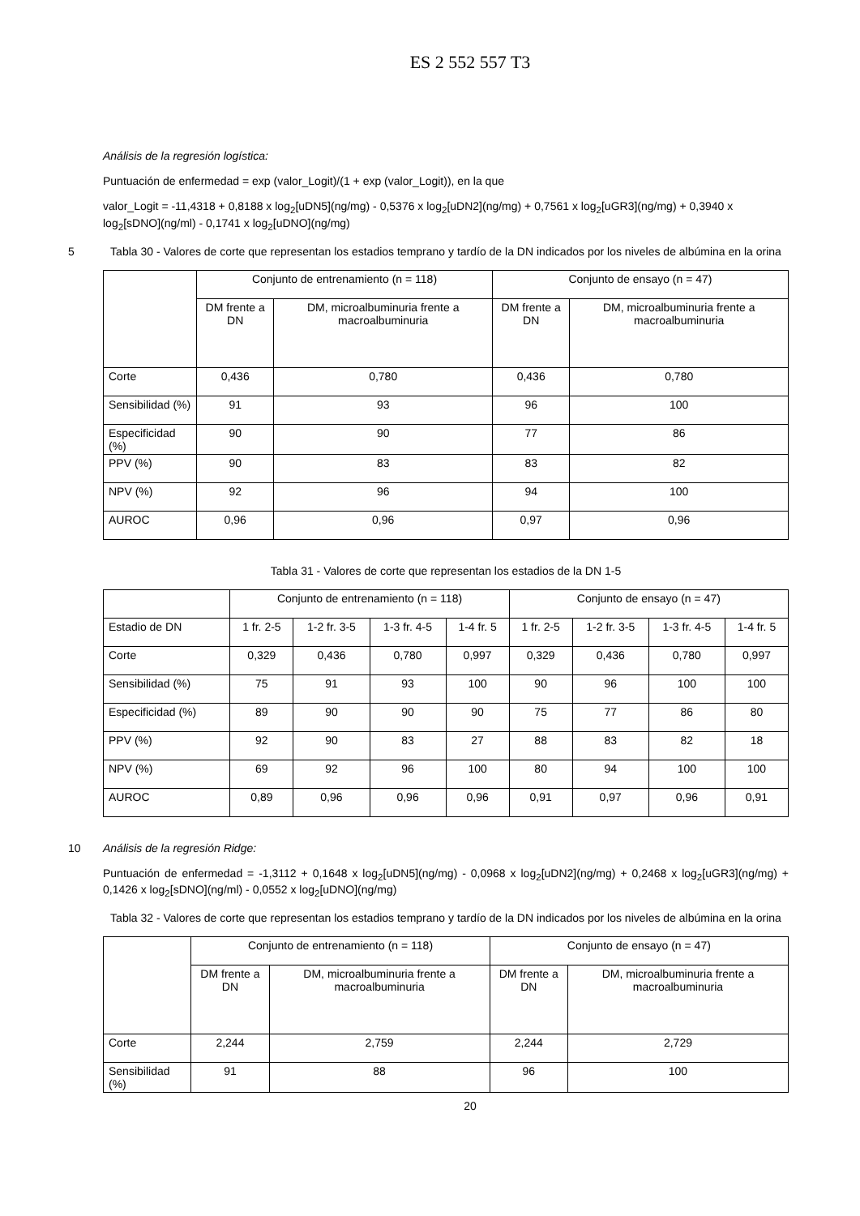ES 2 552 557 T3
Análisis de la regresión logística:
Puntuación de enfermedad = exp (valor_Logit)/(1 + exp (valor_Logit)), en la que
valor_Logit = -11,4318 + 0,8188 x log<sub>2</sub>[uDN5](ng/mg) - 0,5376 x log<sub>2</sub>[uDN2](ng/mg) + 0,7561 x log<sub>2</sub>[uGR3](ng/mg) + 0,3940 x log<sub>2</sub>[sDNO](ng/ml) - 0,1741 x log<sub>2</sub>[uDNO](ng/mg)
5 Tabla 30 - Valores de corte que representan los estadios temprano y tardío de la DN indicados por los niveles de albúmina en la orina
| | Conjunto de entrenamiento (n = 118) | | Conjunto de ensayo (n = 47) | |
| | DM frente a DN | DM, microalbuminuria frente a macroalbuminuria | DM frente a DN | DM, microalbuminuria frente a macroalbuminuria |
| Corte | 0,436 | 0,780 | 0,436 | 0,780 |
| Sensibilidad (%) | 91 | 93 | 96 | 100 |
| Especificidad (%) | 90 | 90 | 77 | 86 |
| PPV (%) | 90 | 83 | 83 | 82 |
| NPV (%) | 92 | 96 | 94 | 100 |
| AUROC | 0,96 | 0,96 | 0,97 | 0,96 |
Tabla 31 - Valores de corte que representan los estadios de la DN 1-5
| | Conjunto de entrenamiento (n = 118) | | | | Conjunto de ensayo (n = 47) | | | |
| Estadio de DN | 1 fr. 2-5 | 1-2 fr. 3-5 | 1-3 fr. 4-5 | 1-4 fr. 5 | 1 fr. 2-5 | 1-2 fr. 3-5 | 1-3 fr. 4-5 | 1-4 fr. 5 |
| Corte | 0,329 | 0,436 | 0,780 | 0,997 | 0,329 | 0,436 | 0,780 | 0,997 |
| Sensibilidad (%) | 75 | 91 | 93 | 100 | 90 | 96 | 100 | 100 |
| Especificidad (%) | 89 | 90 | 90 | 90 | 75 | 77 | 86 | 80 |
| PPV (%) | 92 | 90 | 83 | 27 | 88 | 83 | 82 | 18 |
| NPV (%) | 69 | 92 | 96 | 100 | 80 | 94 | 100 | 100 |
| AUROC | 0,89 | 0,96 | 0,96 | 0,96 | 0,91 | 0,97 | 0,96 | 0,91 |
10 Análisis de la regresión Ridge:
Puntuación de enfermedad = -1,3112 + 0,1648 x log<sub>2</sub>[uDN5](ng/mg) - 0,0968 x log<sub>2</sub>[uDN2](ng/mg) + 0,2468 x log<sub>2</sub>[uGR3](ng/mg) + 0,1426 x log<sub>2</sub>[sDNO](ng/ml) - 0,0552 x log<sub>2</sub>[uDNO](ng/mg)
Tabla 32 - Valores de corte que representan los estadios temprano y tardío de la DN indicados por los niveles de albúmina en la orina
| | Conjunto de entrenamiento (n = 118) | | Conjunto de ensayo (n = 47) | |
| | DM frente a DN | DM, microalbuminuria frente a macroalbuminuria | DM frente a DN | DM, microalbuminuria frente a macroalbuminuria |
| Corte | 2,244 | 2,759 | 2,244 | 2,729 |
| Sensibilidad (%) | 91 | 88 | 96 | 100 |
20